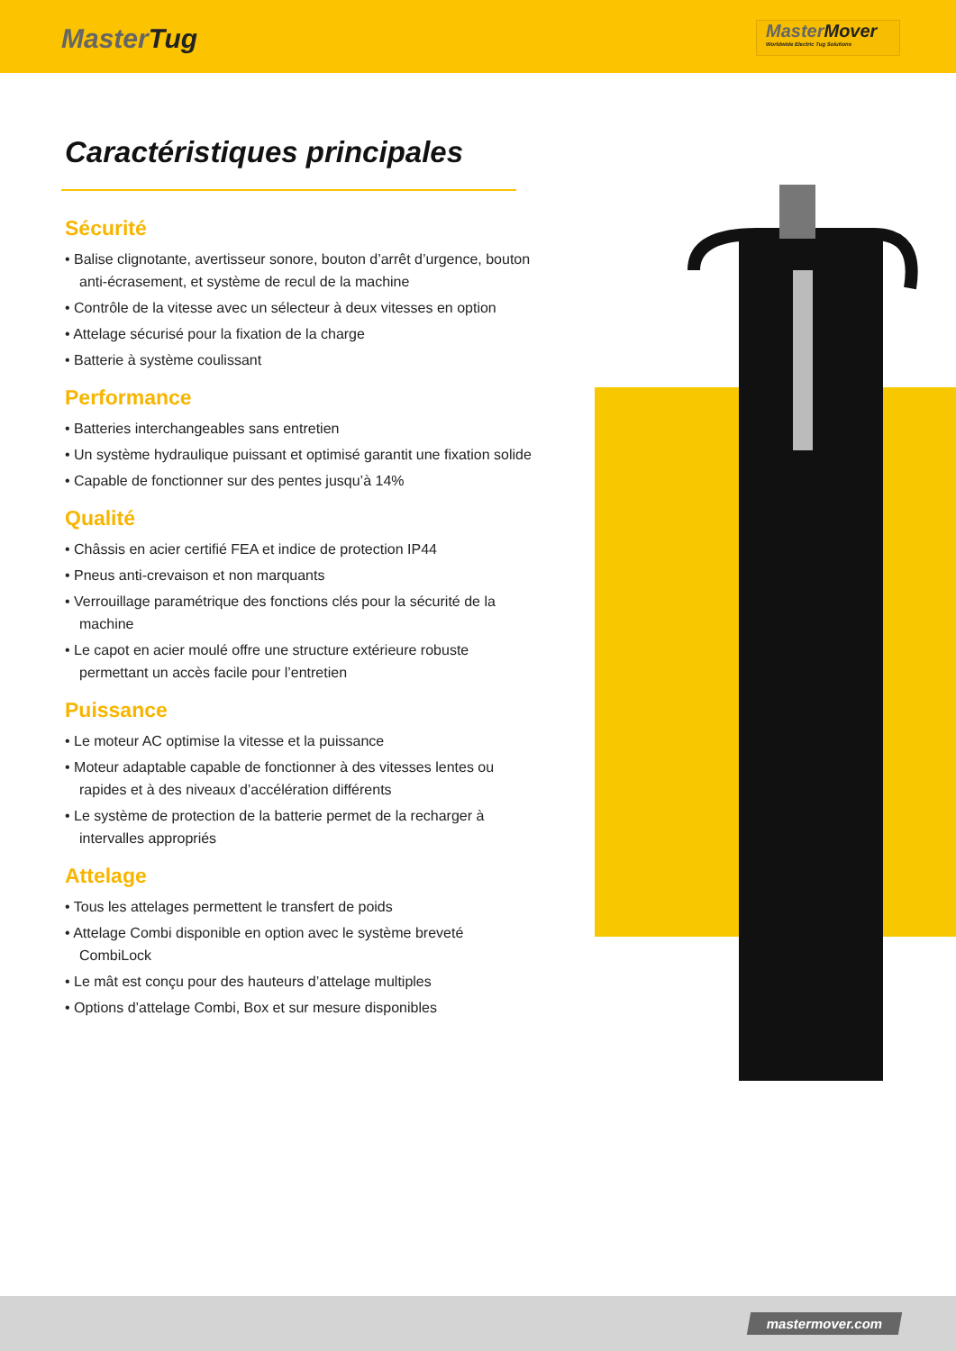MasterTug
MasterMover
Worldwide Electric Tug Solutions
Caractéristiques principales
Sécurité
• Balise clignotante, avertisseur sonore, bouton d’arrêt d’urgence, bouton anti-écrasement, et système de recul de la machine
• Contrôle de la vitesse avec un sélecteur à deux vitesses en option
• Attelage sécurisé pour la fixation de la charge
• Batterie à système coulissant
Performance
• Batteries interchangeables sans entretien
• Un système hydraulique puissant et optimisé garantit une fixation solide
• Capable de fonctionner sur des pentes jusqu’à 14%
Qualité
• Châssis en acier certifié FEA et indice de protection IP44
• Pneus anti-crevaison et non marquants
• Verrouillage paramétrique des fonctions clés pour la sécurité de la machine
• Le capot en acier moulé offre une structure extérieure robuste permettant un accès facile pour l’entretien
Puissance
• Le moteur AC optimise la vitesse et la puissance
• Moteur adaptable capable de fonctionner à des vitesses lentes ou rapides et à des niveaux d’accélération différents
• Le système de protection de la batterie permet de la recharger à intervalles appropriés
Attelage
• Tous les attelages permettent le transfert de poids
• Attelage Combi disponible en option avec le système breveté CombiLock
• Le mât est conçu pour des hauteurs d’attelage multiples
• Options d’attelage Combi, Box et sur mesure disponibles
mastermover.com